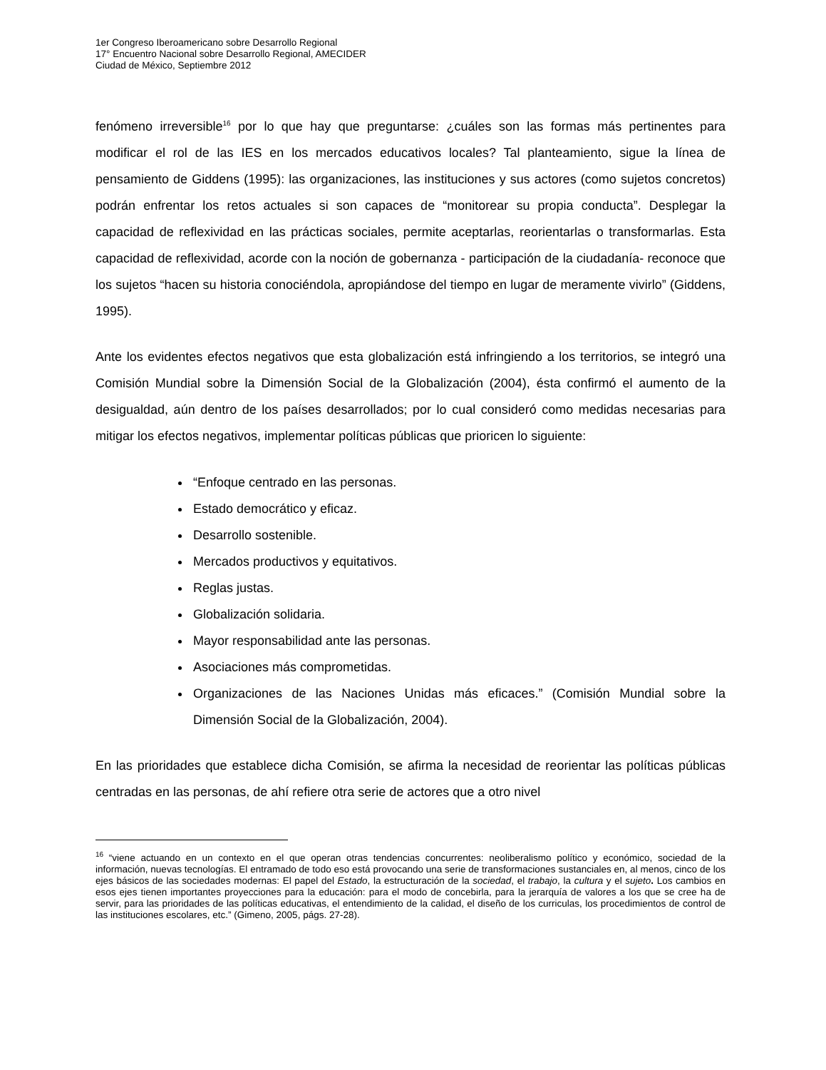1er Congreso Iberoamericano sobre Desarrollo Regional
17° Encuentro Nacional sobre Desarrollo Regional, AMECIDER
Ciudad de México, Septiembre 2012
fenómeno irreversible<sup>16</sup> por lo que hay que preguntarse: ¿cuáles son las formas más pertinentes para modificar el rol de las IES en los mercados educativos locales? Tal planteamiento, sigue la línea de pensamiento de Giddens (1995): las organizaciones, las instituciones y sus actores (como sujetos concretos) podrán enfrentar los retos actuales si son capaces de “monitorear su propia conducta”. Desplegar la capacidad de reflexividad en las prácticas sociales, permite aceptarlas, reorientarlas o transformarlas. Esta capacidad de reflexividad, acorde con la noción de gobernanza - participación de la ciudadanía- reconoce que los sujetos “hacen su historia conociéndola, apropiándose del tiempo en lugar de meramente vivirlo” (Giddens, 1995).
Ante los evidentes efectos negativos que esta globalización está infringiendo a los territorios, se integró una Comisión Mundial sobre la Dimensión Social de la Globalización (2004), ésta confirmó el aumento de la desigualdad, aún dentro de los países desarrollados; por lo cual consideró como medidas necesarias para mitigar los efectos negativos, implementar políticas públicas que prioricen lo siguiente:
“Enfoque centrado en las personas.
Estado democrático y eficaz.
Desarrollo sostenible.
Mercados productivos y equitativos.
Reglas justas.
Globalización solidaria.
Mayor responsabilidad ante las personas.
Asociaciones más comprometidas.
Organizaciones de las Naciones Unidas más eficaces.” (Comisión Mundial sobre la Dimensión Social de la Globalización, 2004).
En las prioridades que establece dicha Comisión, se afirma la necesidad de reorientar las políticas públicas centradas en las personas, de ahí refiere otra serie de actores que a otro nivel
<sup>16</sup> “viene actuando en un contexto en el que operan otras tendencias concurrentes: neoliberalismo político y económico, sociedad de la información, nuevas tecnologías. El entramado de todo eso está provocando una serie de transformaciones sustanciales en, al menos, cinco de los ejes básicos de las sociedades modernas: El papel del Estado, la estructuración de la sociedad, el trabajo, la cultura y el sujeto. Los cambios en esos ejes tienen importantes proyecciones para la educación: para el modo de concebirla, para la jerarquía de valores a los que se cree ha de servir, para las prioridades de las políticas educativas, el entendimiento de la calidad, el diseño de los curriculas, los procedimientos de control de las instituciones escolares, etc.” (Gimeno, 2005, págs. 27-28).